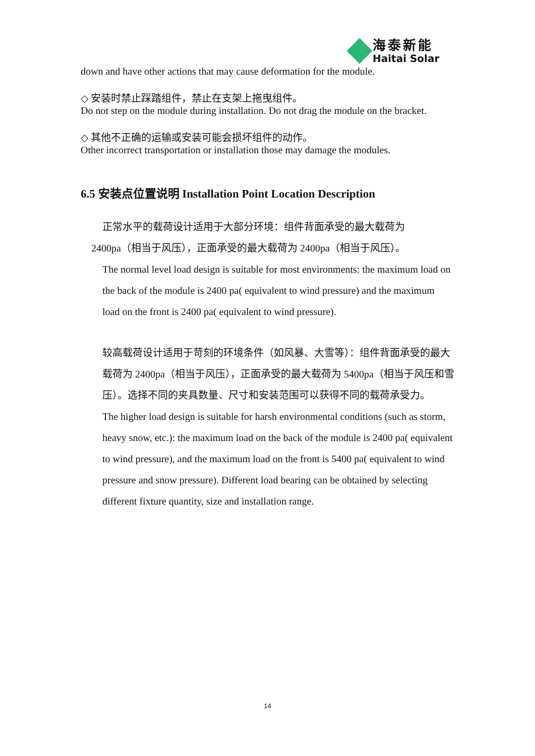海泰新能
Haitai Solar
down and have other actions that may cause deformation for the module.
◇ 安装时禁止踩踏组件，禁止在支架上拖曳组件。
Do not step on the module during installation. Do not drag the module on the bracket.
◇ 其他不正确的运输或安装可能会损坏组件的动作。
Other incorrect transportation or installation those may damage the modules.
6.5 安装点位置说明 Installation Point Location Description
正常水平的载荷设计适用于大部分环境：组件背面承受的最大载荷为
2400pa（相当于风压），正面承受的最大载荷为 2400pa（相当于风压）。
The normal level load design is suitable for most environments: the maximum load on the back of the module is 2400 pa( equivalent to wind pressure) and the maximum load on the front is 2400 pa( equivalent to wind pressure).
较高载荷设计适用于苛刻的环境条件（如风暴、大雪等）：组件背面承受的最大载荷为 2400pa（相当于风压），正面承受的最大载荷为 5400pa（相当于风压和雪压）。选择不同的夹具数量、尺寸和安装范围可以获得不同的载荷承受力。
The higher load design is suitable for harsh environmental conditions (such as storm, heavy snow, etc.): the maximum load on the back of the module is 2400 pa( equivalent to wind pressure), and the maximum load on the front is 5400 pa( equivalent to wind pressure and snow pressure). Different load bearing can be obtained by selecting different fixture quantity, size and installation range.
14